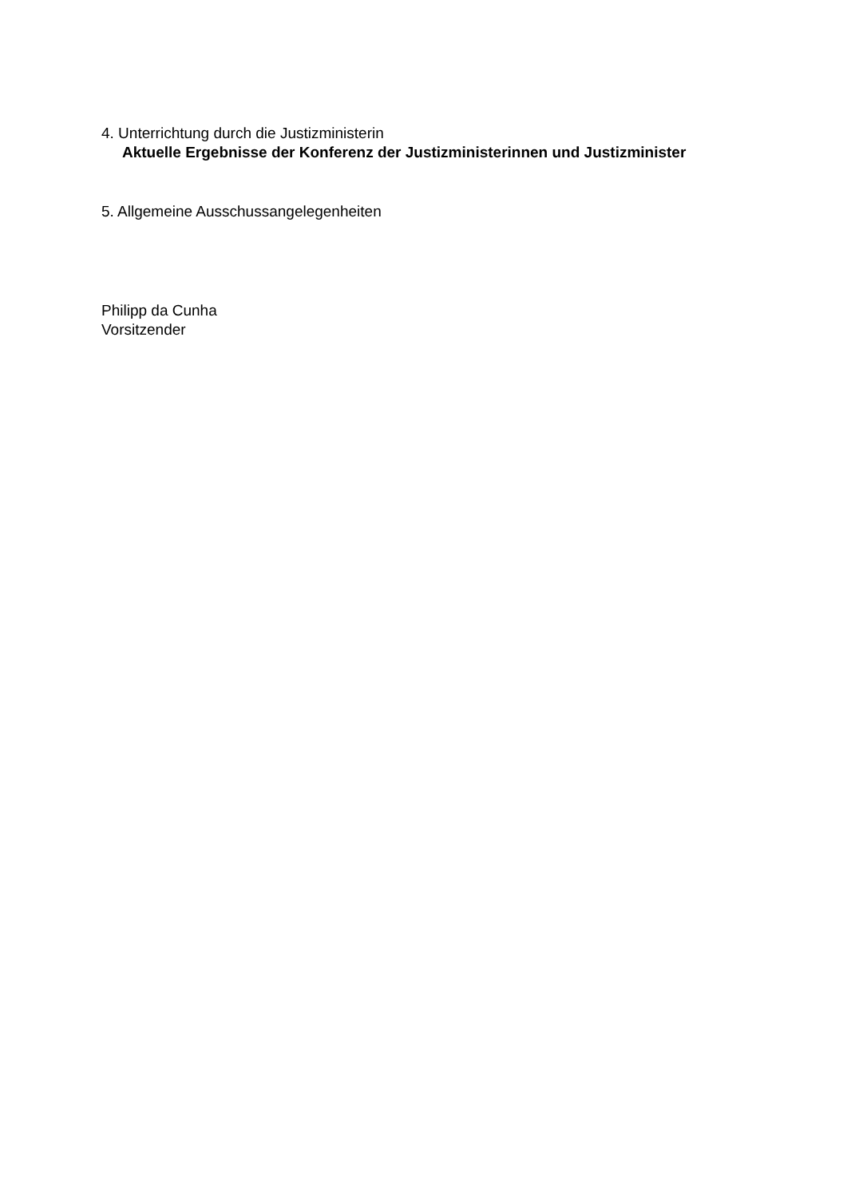4. Unterrichtung durch die Justizministerin
Aktuelle Ergebnisse der Konferenz der Justizministerinnen und Justizminister
5. Allgemeine Ausschussangelegenheiten
Philipp da Cunha
Vorsitzender